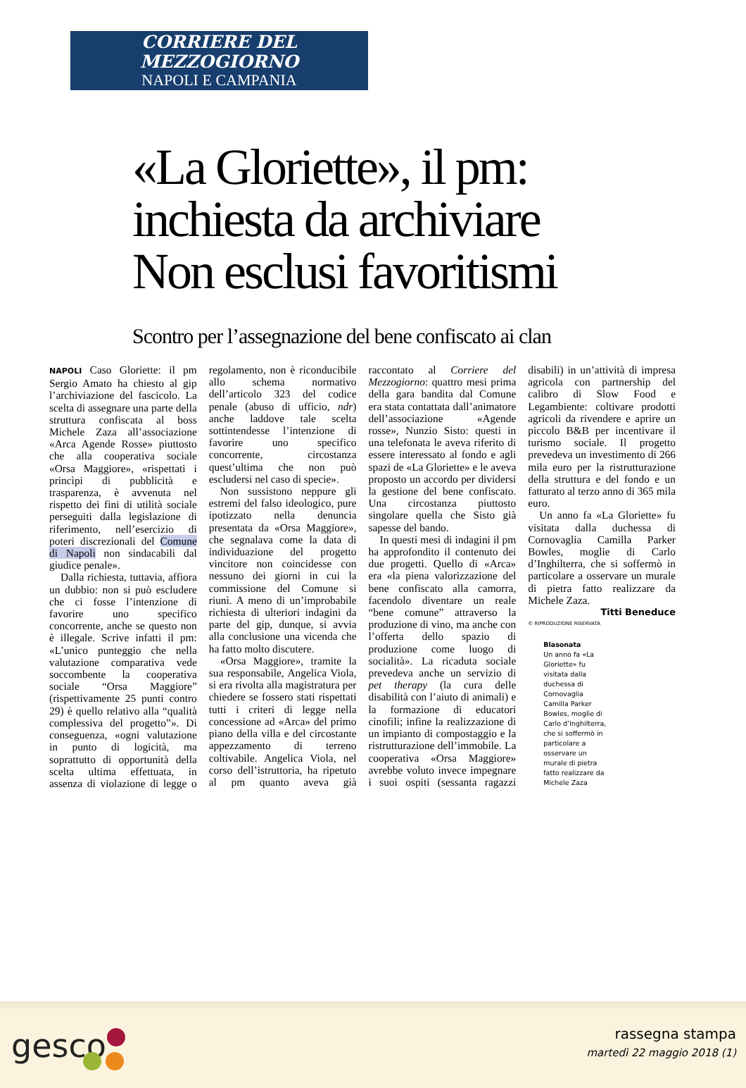CORRIERE DEL MEZZOGIORNO
NAPOLI E CAMPANIA
«La Gloriette», il pm:
inchiesta da archiviare
Non esclusi favoritismi
Scontro per l’assegnazione del bene confiscato ai clan
NAPOLI Caso Gloriette: il pm Sergio Amato ha chiesto al gip l’archiviazione del fascicolo. La scelta di assegnare una parte della struttura confiscata al boss Michele Zaza all’associazione «Arca Agende Rosse» piuttosto che alla cooperativa sociale «Orsa Maggiore», «rispettati i princìpi di pubblicità e trasparenza, è avvenuta nel rispetto dei fini di utilità sociale perseguiti dalla legislazione di riferimento, nell’esercizio di poteri discrezionali del Comune di Napoli non sindacabili dal giudice penale».
Dalla richiesta, tuttavia, affiora un dubbio: non si può escludere che ci fosse l’intenzione di favorire uno specifico concorrente, anche se questo non è illegale. Scrive infatti il pm: «L’unico punteggio che nella valutazione comparativa vede soccombente la cooperativa sociale “Orsa Maggiore” (rispettivamente 25 punti contro 29) è quello relativo alla “qualità complessiva del progetto”». Di conseguenza, «ogni valutazione in punto di logicità, ma soprattutto di opportunità della scelta ultima effettuata, in assenza di violazione di legge o regolamento, non è riconducibile allo schema normativo dell’articolo 323 del codice penale (abuso di ufficio, ndr) anche laddove tale scelta sottintendesse l’intenzione di favorire uno specifico concorrente, circostanza quest’ultima che non può escludersi nel caso di specie».
Non sussistono neppure gli estremi del falso ideologico, pure ipotizzato nella denuncia presentata da «Orsa Maggiore», che segnalava come la data di individuazione del progetto vincitore non coincidesse con nessuno dei giorni in cui la commissione del Comune si riunì. A meno di un’improbabile richiesta di ulteriori indagini da parte del gip, dunque, si avvia alla conclusione una vicenda che ha fatto molto discutere.
«Orsa Maggiore», tramite la sua responsabile, Angelica Viola, si era rivolta alla magistratura per chiedere se fossero stati rispettati tutti i criteri di legge nella concessione ad «Arca» del primo piano della villa e del circostante appezzamento di terreno coltivabile. Angelica Viola, nel corso dell’istruttoria, ha ripetuto al pm quanto aveva già raccontato al Corriere del Mezzogiorno: quattro mesi prima della gara bandita dal Comune era stata contattata dall’animatore dell’associazione «Agende rosse», Nunzio Sisto: questi in una telefonata le aveva riferito di essere interessato al fondo e agli spazi de «La Gloriette» e le aveva proposto un accordo per dividersi la gestione del bene confiscato. Una circostanza piuttosto singolare quella che Sisto già sapesse del bando.
In questi mesi di indagini il pm ha approfondito il contenuto dei due progetti. Quello di «Arca» era «la piena valorizzazione del bene confiscato alla camorra, facendolo diventare un reale “bene comune” attraverso la produzione di vino, ma anche con l’offerta dello spazio di produzione come luogo di socialità». La ricaduta sociale prevedeva anche un servizio di pet therapy (la cura delle disabilità con l’aiuto di animali) e la formazione di educatori cinofili; infine la realizzazione di un impianto di compostaggio e la ristrutturazione dell’immobile. La cooperativa «Orsa Maggiore» avrebbe voluto invece impegnare i suoi ospiti (sessanta ragazzi disabili) in un’attività di impresa agricola con partnership del calibro di Slow Food e Legambiente: coltivare prodotti agricoli da rivendere e aprire un piccolo B&B per incentivare il turismo sociale. Il progetto prevedeva un investimento di 266 mila euro per la ristrutturazione della struttura e del fondo e un fatturato al terzo anno di 365 mila euro.
Un anno fa «La Gloriette» fu visitata dalla duchessa di Cornovaglia Camilla Parker Bowles, moglie di Carlo d’Inghilterra, che si soffermò in particolare a osservare un murale di pietra fatto realizzare da Michele Zaza.
Titti Beneduce
© RIPRODUZIONE RISERVATA
Blasonata
Un anno fa «La Gloriette» fu visitata dalla duchessa di Cornovaglia Camilla Parker Bowles, moglie di Carlo d’Inghilterra, che si soffermò in particolare a osservare un murale di pietra fatto realizzare da Michele Zaza
gesco
rassegna stampa
martedì 22 maggio 2018 (1)